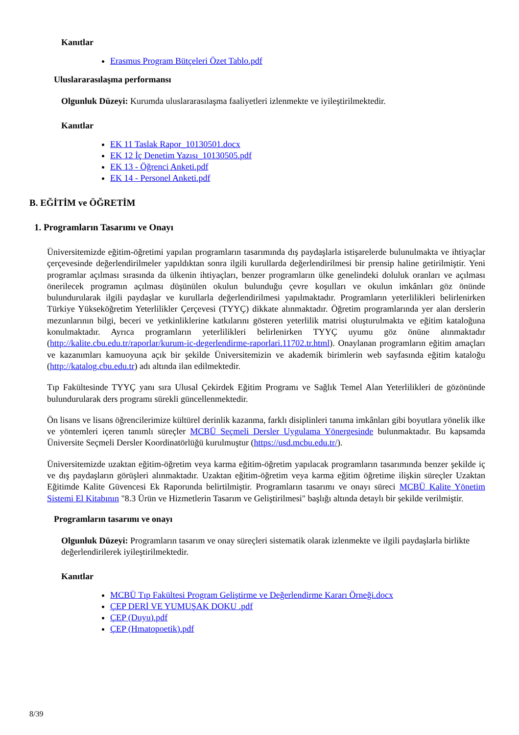Kanıtlar
Erasmus Program Bütçeleri Özet Tablo.pdf
Uluslararasılaşma performansı
Olgunluk Düzeyi: Kurumda uluslararasılaşma faaliyetleri izlenmekte ve iyileştirilmektedir.
Kanıtlar
EK 11 Taslak Rapor_10130501.docx
EK 12 İç Denetim Yazısı_10130505.pdf
EK 13 - Öğrenci Anketi.pdf
EK 14 - Personel Anketi.pdf
B. EĞİTİM ve ÖĞRETİM
1. Programların Tasarımı ve Onayı
Üniversitemizde eğitim-öğretimi yapılan programların tasarımında dış paydaşlarla istişarelerde bulunulmakta ve ihtiyaçlar çerçevesinde değerlendirilmeler yapıldıktan sonra ilgili kurullarda değerlendirilmesi bir prensip haline getirilmiştir. Yeni programlar açılması sırasında da ülkenin ihtiyaçları, benzer programların ülke genelindeki doluluk oranları ve açılması önerilecek programın açılması düşünülen okulun bulunduğu çevre koşulları ve okulun imkânları göz önünde bulundurularak ilgili paydaşlar ve kurullarla değerlendirilmesi yapılmaktadır. Programların yeterlilikleri belirlenirken Türkiye Yükseköğretim Yeterlilikler Çerçevesi (TYYÇ) dikkate alınmaktadır. Öğretim programlarında yer alan derslerin mezunlarının bilgi, beceri ve yetkinliklerine katkılarını gösteren yeterlilik matrisi oluşturulmakta ve eğitim kataloğuna konulmaktadır. Ayrıca programların yeterlilikleri belirlenirken TYYÇ uyumu göz önüne alınmaktadır (http://kalite.cbu.edu.tr/raporlar/kurum-ic-degerlendirme-raporlari.11702.tr.html). Onaylanan programların eğitim amaçları ve kazanımları kamuoyuna açık bir şekilde Üniversitemizin ve akademik birimlerin web sayfasında eğitim kataloğu (http://katalog.cbu.edu.tr) adı altında ilan edilmektedir.
Tıp Fakültesinde TYYÇ yanı sıra Ulusal Çekirdek Eğitim Programı ve Sağlık Temel Alan Yeterlilikleri de gözönünde bulundurularak ders programı sürekli güncellenmektedir.
Ön lisans ve lisans öğrencilerimize kültürel derinlik kazanma, farklı disiplinleri tanıma imkânları gibi boyutlara yönelik ilke ve yöntemleri içeren tanımlı süreçler MCBÜ Seçmeli Dersler Uygulama Yönergesinde bulunmaktadır. Bu kapsamda Üniversite Seçmeli Dersler Koordinatörlüğü kurulmuştur (https://usd.mcbu.edu.tr/).
Üniversitemizde uzaktan eğitim-öğretim veya karma eğitim-öğretim yapılacak programların tasarımında benzer şekilde iç ve dış paydaşların görüşleri alınmaktadır. Uzaktan eğitim-öğretim veya karma eğitim öğretime ilişkin süreçler Uzaktan Eğitimde Kalite Güvencesi Ek Raporunda belirtilmiştir. Programların tasarımı ve onayı süreci MCBÜ Kalite Yönetim Sistemi El Kitabının "8.3 Ürün ve Hizmetlerin Tasarım ve Geliştirilmesi" başlığı altında detaylı bir şekilde verilmiştir.
Programların tasarımı ve onayı
Olgunluk Düzeyi: Programların tasarım ve onay süreçleri sistematik olarak izlenmekte ve ilgili paydaşlarla birlikte değerlendirilerek iyileştirilmektedir.
Kanıtlar
MCBÜ Tıp Fakültesi Program Geliştirme ve Değerlendirme Kararı Örneği.docx
ÇEP DERİ VE YUMUŞAK DOKU .pdf
ÇEP (Duyu).pdf
ÇEP (Hmatopoetik).pdf
8/39